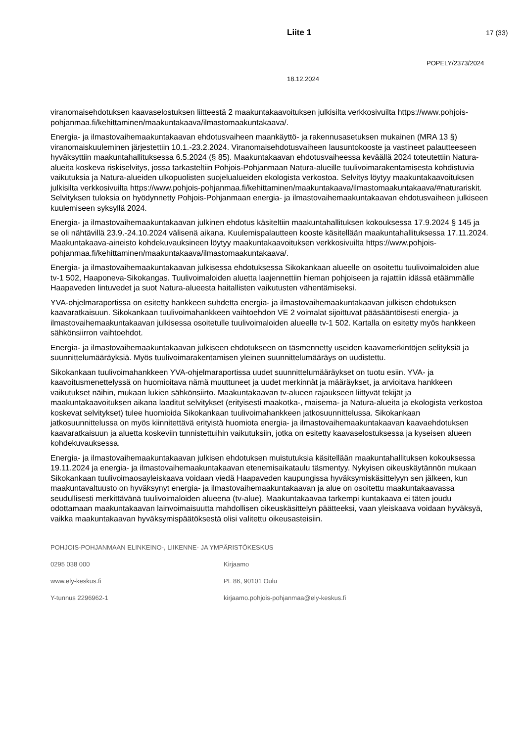Liite 1 17 (33)
POPELY/2373/2024
18.12.2024
viranomaisehdotuksen kaavaselostuksen liitteestä 2 maakuntakaavoituksen julkisilta verkkosivuilta https://www.pohjois-pohjanmaa.fi/kehittaminen/maakuntakaava/ilmastomaakuntakaava/.
Energia- ja ilmastovaihemaakuntakaavan ehdotusvaiheen maankäyttö- ja rakennusasetuksen mukainen (MRA 13 §) viranomaiskuuleminen järjestettiin 10.1.-23.2.2024. Viranomaisehdotusvaiheen lausuntokooste ja vastineet palautteeseen hyväksyttiin maakuntahallituksessa 6.5.2024 (§ 85). Maakuntakaavan ehdotusvaiheessa keväällä 2024 toteutettiin Natura-alueita koskeva riskiselvitys, jossa tarkasteltiin Pohjois-Pohjanmaan Natura-alueille tuulivoimarakentamisesta kohdistuvia vaikutuksia ja Natura-alueiden ulkopuolisten suojelualueiden ekologista verkostoa. Selvitys löytyy maakuntakaavoituksen julkisilta verkkosivuilta https://www.pohjois-pohjanmaa.fi/kehittaminen/maakuntakaava/ilmastomaakuntakaava/#naturariskit. Selvityksen tuloksia on hyödynnetty Pohjois-Pohjanmaan energia- ja ilmastovaihemaakuntakaavan ehdotusvaiheen julkiseen kuulemiseen syksyllä 2024.
Energia- ja ilmastovaihemaakuntakaavan julkinen ehdotus käsiteltiin maakuntahallituksen kokouksessa 17.9.2024 § 145 ja se oli nähtävillä 23.9.-24.10.2024 välisenä aikana. Kuulemispalautteen kooste käsitellään maakuntahallituksessa 17.11.2024. Maakuntakaava-aineisto kohdekuvauksineen löytyy maakuntakaavoituksen verkkosivuilta https://www.pohjois-pohjanmaa.fi/kehittaminen/maakuntakaava/ilmastomaakuntakaava/.
Energia- ja ilmastovaihemaakuntakaavan julkisessa ehdotuksessa Sikokankaan alueelle on osoitettu tuulivoimaloiden alue tv-1 502, Haaponeva-Sikokangas. Tuulivoimaloiden aluetta laajennettiin hieman pohjoiseen ja rajattiin idässä etäämmälle Haapaveden lintuvedet ja suot Natura-alueesta haitallisten vaikutusten vähentämiseksi.
YVA-ohjelmaraportissa on esitetty hankkeen suhdetta energia- ja ilmastovaihemaakuntakaavan julkisen ehdotuksen kaavaratkaisuun. Sikokankaan tuulivoimahankkeen vaihtoehdon VE 2 voimalat sijoittuvat pääsääntöisesti energia- ja ilmastovaihemaakuntakaavan julkisessa osoitetulle tuulivoimaloiden alueelle tv-1 502. Kartalla on esitetty myös hankkeen sähkönsiirron vaihtoehdot.
Energia- ja ilmastovaihemaakuntakaavan julkiseen ehdotukseen on täsmennetty useiden kaavamerkintöjen selityksiä ja suunnittelumääräyksiä. Myös tuulivoimarakentamisen yleinen suunnittelumääräys on uudistettu.
Sikokankaan tuulivoimahankkeen YVA-ohjelmaraportissa uudet suunnittelumääräykset on tuotu esiin. YVA- ja kaavoitusmenettelyssä on huomioitava nämä muuttuneet ja uudet merkinnät ja määräykset, ja arvioitava hankkeen vaikutukset näihin, mukaan lukien sähkönsiirto. Maakuntakaavan tv-alueen rajaukseen liittyvät tekijät ja maakuntakaavoituksen aikana laaditut selvitykset (erityisesti maakotka-, maisema- ja Natura-alueita ja ekologista verkostoa koskevat selvitykset) tulee huomioida Sikokankaan tuulivoimahankkeen jatkosuunnittelussa. Sikokankaan jatkosuunnittelussa on myös kiinnitettävä erityistä huomiota energia- ja ilmastovaihemaakuntakaavan kaavaehdotuksen kaavaratkaisuun ja aluetta koskeviin tunnistettuihin vaikutuksiin, jotka on esitetty kaavaselostuksessa ja kyseisen alueen kohdekuvauksessa.
Energia- ja ilmastovaihemaakuntakaavan julkisen ehdotuksen muistutuksia käsitellään maakuntahallituksen kokouksessa 19.11.2024 ja energia- ja ilmastovaihemaakuntakaavan etenemisaikataulu täsmentyy. Nykyisen oikeuskäytännön mukaan Sikokankaan tuulivoimaosayleiskaava voidaan viedä Haapaveden kaupungissa hyväksymiskäsittelyyn sen jälkeen, kun maakuntavaltuusto on hyväksynyt energia- ja ilmastovaihemaakuntakaavan ja alue on osoitettu maakuntakaavassa seudullisesti merkittävänä tuulivoimaloiden alueena (tv-alue). Maakuntakaavaa tarkempi kuntakaava ei täten joudu odottamaan maakuntakaavan lainvoimaisuutta mahdollisen oikeuskäsittelyn päätteeksi, vaan yleiskaava voidaan hyväksyä, vaikka maakuntakaavan hyväksymispäätöksestä olisi valitettu oikeusasteisiin.
POHJOIS-POHJANMAAN ELINKEINO-, LIIKENNE- JA YMPÄRISTÖKESKUS
0295 038 000 Kirjaamo
www.ely-keskus.fi PL 86, 90101 Oulu
Y-tunnus 2296962-1 kirjaamo.pohjois-pohjanmaa@ely-keskus.fi